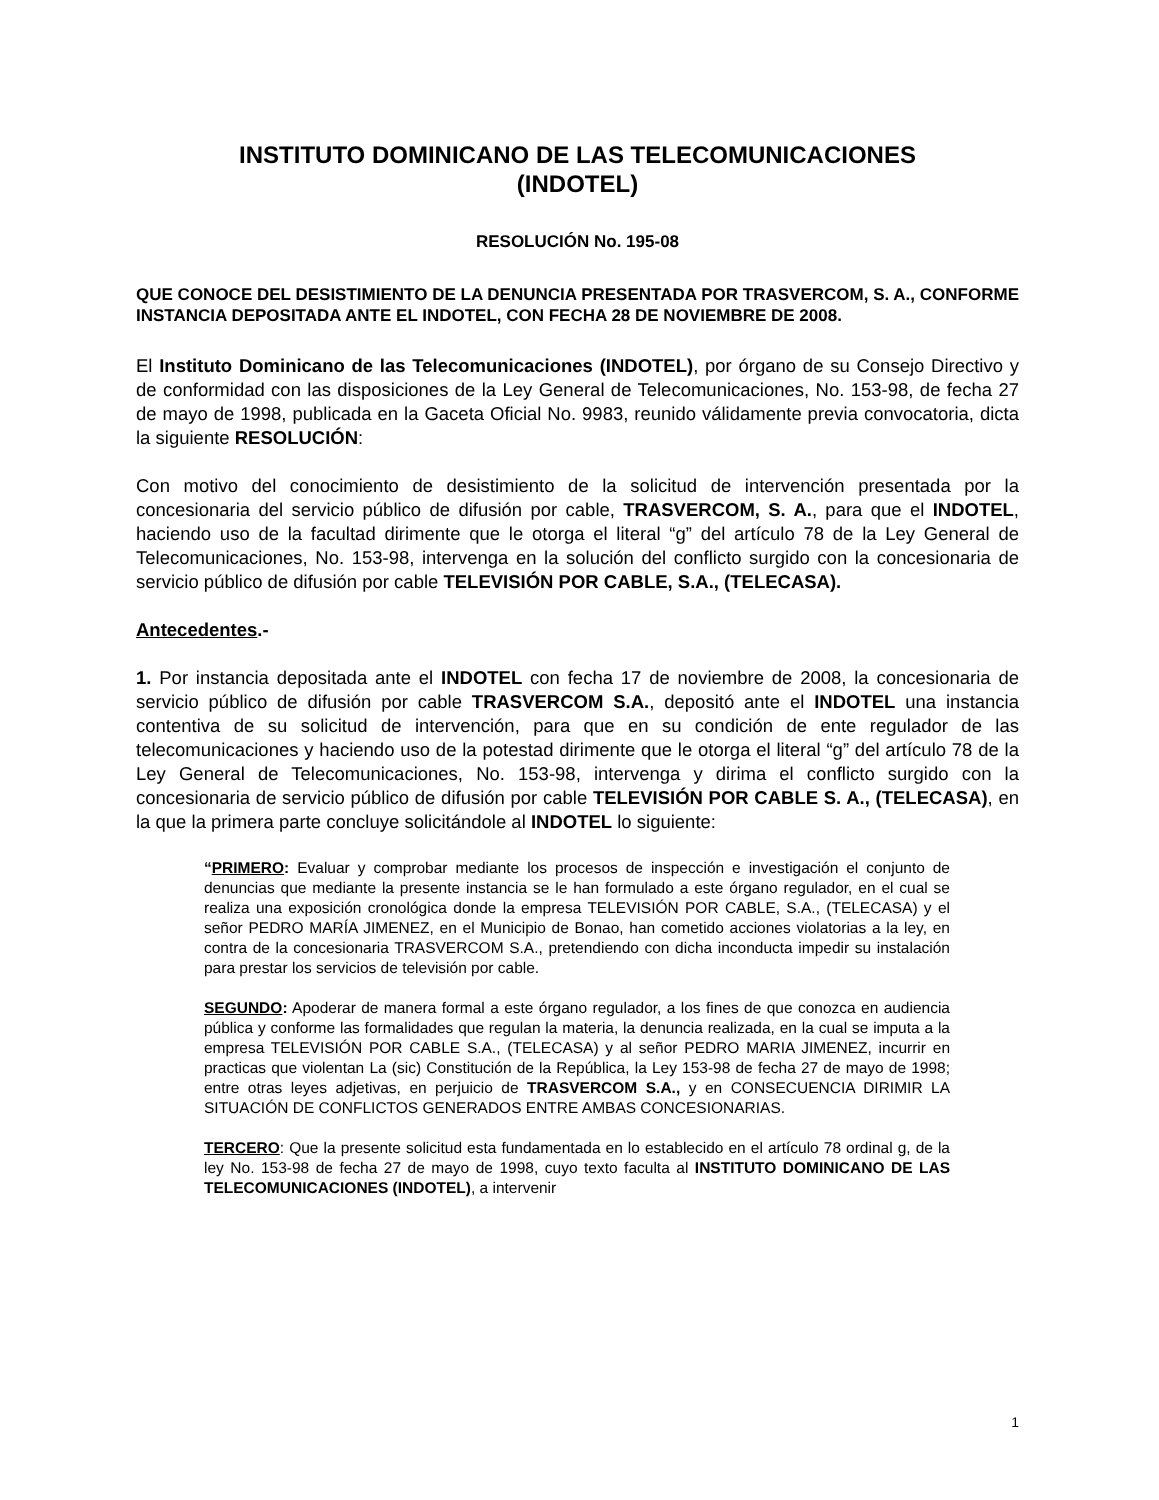INSTITUTO DOMINICANO DE LAS TELECOMUNICACIONES
(INDOTEL)
RESOLUCIÓN No. 195-08
QUE CONOCE DEL DESISTIMIENTO DE LA DENUNCIA PRESENTADA POR TRASVERCOM, S. A., CONFORME INSTANCIA DEPOSITADA ANTE EL INDOTEL, CON FECHA 28 DE NOVIEMBRE DE 2008.
El Instituto Dominicano de las Telecomunicaciones (INDOTEL), por órgano de su Consejo Directivo y de conformidad con las disposiciones de la Ley General de Telecomunicaciones, No. 153-98, de fecha 27 de mayo de 1998, publicada en la Gaceta Oficial No. 9983, reunido válidamente previa convocatoria, dicta la siguiente RESOLUCIÓN:
Con motivo del conocimiento de desistimiento de la solicitud de intervención presentada por la concesionaria del servicio público de difusión por cable, TRASVERCOM, S. A., para que el INDOTEL, haciendo uso de la facultad dirimente que le otorga el literal “g” del artículo 78 de la Ley General de Telecomunicaciones, No. 153-98, intervenga en la solución del conflicto surgido con la concesionaria de servicio público de difusión por cable TELEVISIÓN POR CABLE, S.A., (TELECASA).
Antecedentes.-
1. Por instancia depositada ante el INDOTEL con fecha 17 de noviembre de 2008, la concesionaria de servicio público de difusión por cable TRASVERCOM S.A., depositó ante el INDOTEL una instancia contentiva de su solicitud de intervención, para que en su condición de ente regulador de las telecomunicaciones y haciendo uso de la potestad dirimente que le otorga el literal “g” del artículo 78 de la Ley General de Telecomunicaciones, No. 153-98, intervenga y dirima el conflicto surgido con la concesionaria de servicio público de difusión por cable TELEVISIÓN POR CABLE S. A., (TELECASA), en la que la primera parte concluye solicitándole al INDOTEL lo siguiente:
“PRIMERO: Evaluar y comprobar mediante los procesos de inspección e investigación el conjunto de denuncias que mediante la presente instancia se le han formulado a este órgano regulador, en el cual se realiza una exposición cronológica donde la empresa TELEVISIÓN POR CABLE, S.A., (TELECASA) y el señor PEDRO MARÍA JIMENEZ, en el Municipio de Bonao, han cometido acciones violatorias a la ley, en contra de la concesionaria TRASVERCOM S.A., pretendiendo con dicha inconducta impedir su instalación para prestar los servicios de televisión por cable.
SEGUNDO: Apoderar de manera formal a este órgano regulador, a los fines de que conozca en audiencia pública y conforme las formalidades que regulan la materia, la denuncia realizada, en la cual se imputa a la empresa TELEVISIÓN POR CABLE S.A., (TELECASA) y al señor PEDRO MARIA JIMENEZ, incurrir en practicas que violentan La (sic) Constitución de la República, la Ley 153-98 de fecha 27 de mayo de 1998; entre otras leyes adjetivas, en perjuicio de TRASVERCOM S.A., y en CONSECUENCIA DIRIMIR LA SITUACIÓN DE CONFLICTOS GENERADOS ENTRE AMBAS CONCESIONARIAS.
TERCERO: Que la presente solicitud esta fundamentada en lo establecido en el artículo 78 ordinal g, de la ley No. 153-98 de fecha 27 de mayo de 1998, cuyo texto faculta al INSTITUTO DOMINICANO DE LAS TELECOMUNICACIONES (INDOTEL), a intervenir
1